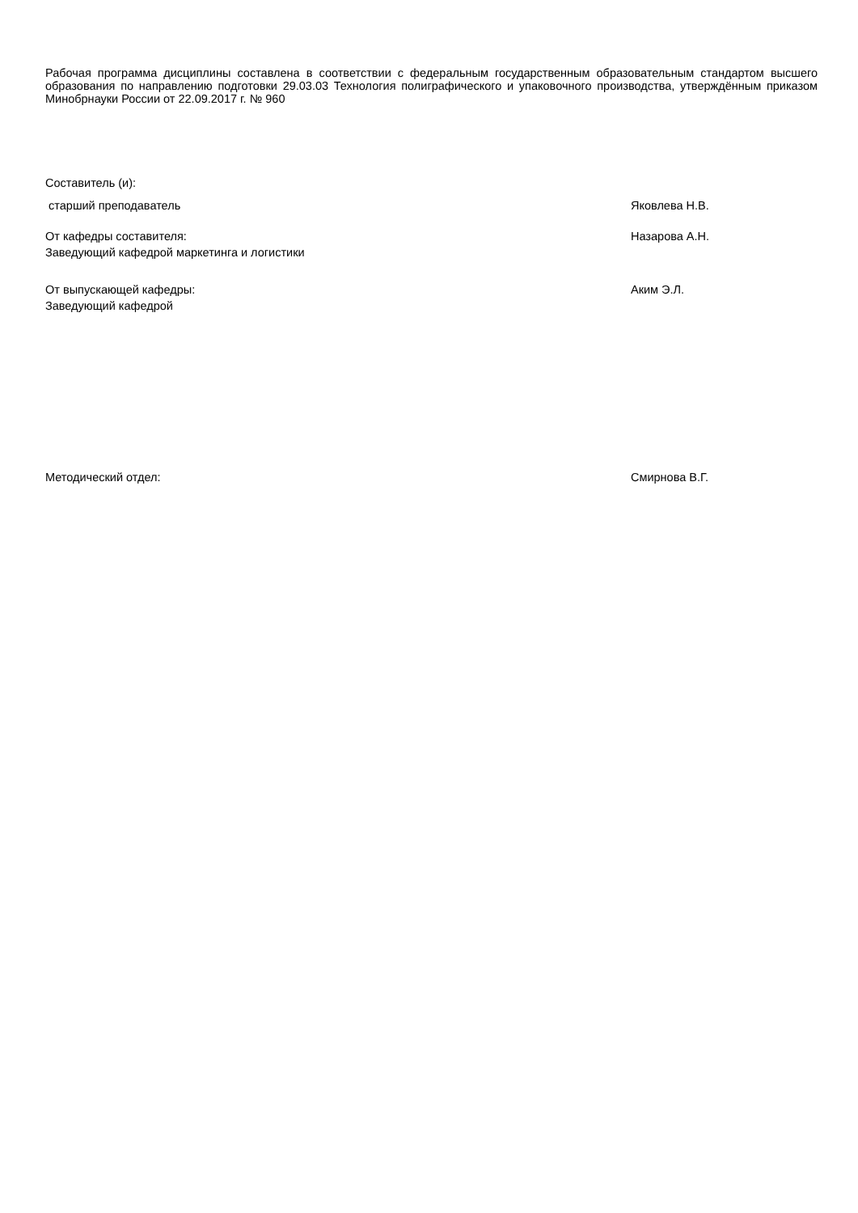Рабочая программа дисциплины составлена в соответствии с федеральным государственным образовательным стандартом высшего образования по направлению подготовки 29.03.03 Технология полиграфического и упаковочного производства, утверждённым приказом Минобрнауки России от 22.09.2017 г. № 960
Составитель (и):
старший преподаватель Яковлева Н.В.
От кафедры составителя:
Заведующий кафедрой маркетинга и логистики
Назарова А.Н.
От выпускающей кафедры:
Заведующий кафедрой
Аким Э.Л.
Методический отдел: Смирнова В.Г.